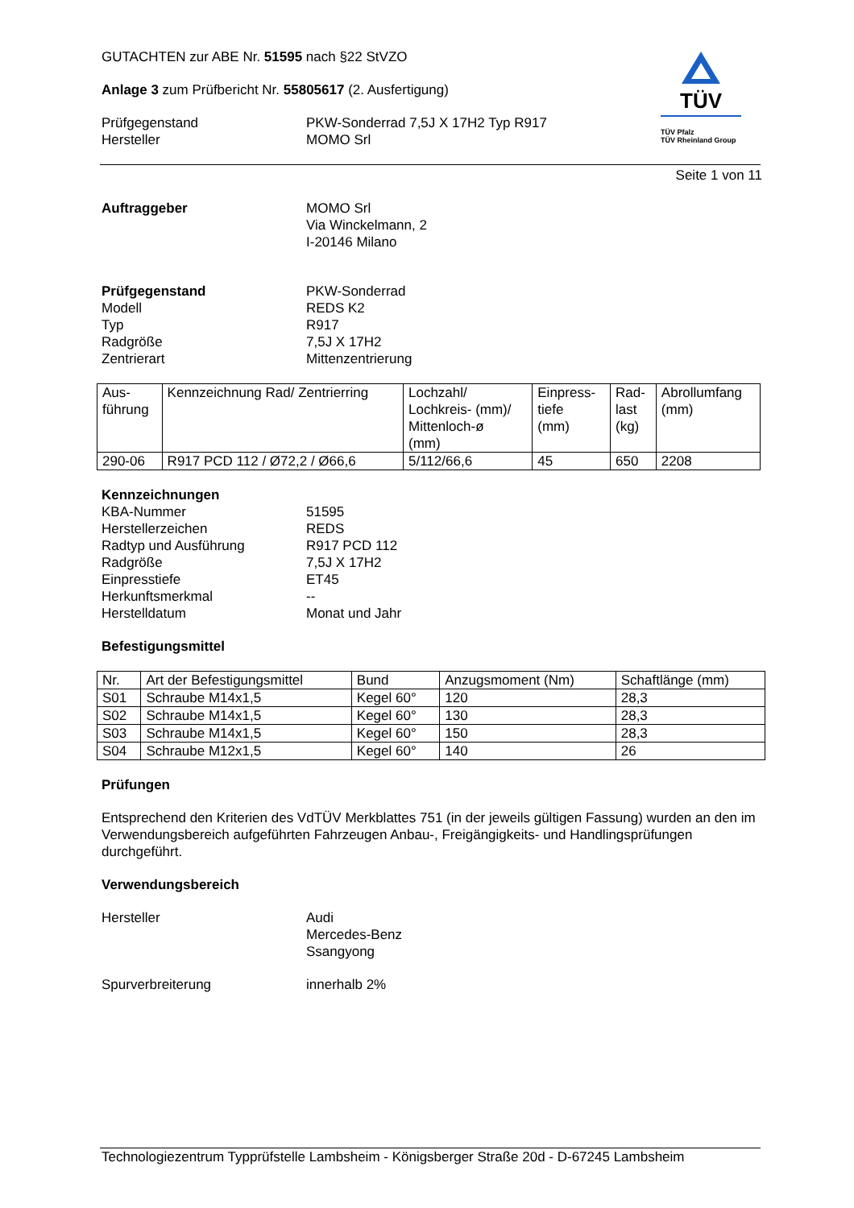GUTACHTEN zur ABE Nr. 51595 nach §22 StVZO
Anlage 3 zum Prüfbericht Nr. 55805617 (2. Ausfertigung)
Prüfgegenstand PKW-Sonderrad 7,5J X 17H2 Typ R917
Hersteller MOMO Srl
TÜV
TÜV Pfalz
TÜV Rheinland Group
Seite 1 von 11
Auftraggeber MOMO Srl
Via Winckelmann, 2
I-20146 Milano
Prüfgegenstand PKW-Sonderrad
Modell REDS K2
Typ R917
Radgröße 7,5J X 17H2
Zentrierart Mittenzentrierung
| Aus- führung | Kennzeichnung Rad/ Zentrierring | Lochzahl/ Lochkreis- (mm)/ Mittenloch-ø (mm) | Einpress- tiefe (mm) | Rad- last (kg) | Abrollumfang (mm) |
| --- | --- | --- | --- | --- | --- |
| 290-06 | R917 PCD 112 / Ø72,2 / Ø66,6 | 5/112/66,6 | 45 | 650 | 2208 |
Kennzeichnungen
KBA-Nummer 51595
Herstellerzeichen REDS
Radtyp und Ausführung R917 PCD 112
Radgröße 7,5J X 17H2
Einpresstiefe ET45
Herkunftsmerkmal --
Herstelldatum Monat und Jahr
Befestigungsmittel
| Nr. | Art der Befestigungsmittel | Bund | Anzugsmoment (Nm) | Schaftlänge (mm) |
| --- | --- | --- | --- | --- |
| S01 | Schraube M14x1,5 | Kegel 60° | 120 | 28,3 |
| S02 | Schraube M14x1,5 | Kegel 60° | 130 | 28,3 |
| S03 | Schraube M14x1,5 | Kegel 60° | 150 | 28,3 |
| S04 | Schraube M12x1,5 | Kegel 60° | 140 | 26 |
Prüfungen
Entsprechend den Kriterien des VdTÜV Merkblattes 751 (in der jeweils gültigen Fassung) wurden an den im Verwendungsbereich aufgeführten Fahrzeugen Anbau-, Freigängigkeits- und Handlingsprüfungen durchgeführt.
Verwendungsbereich
Hersteller Audi
Mercedes-Benz
Ssangyong
Spurverbreiterung innerhalb 2%
Technologiezentrum Typprüfstelle Lambsheim - Königsberger Straße 20d - D-67245 Lambsheim